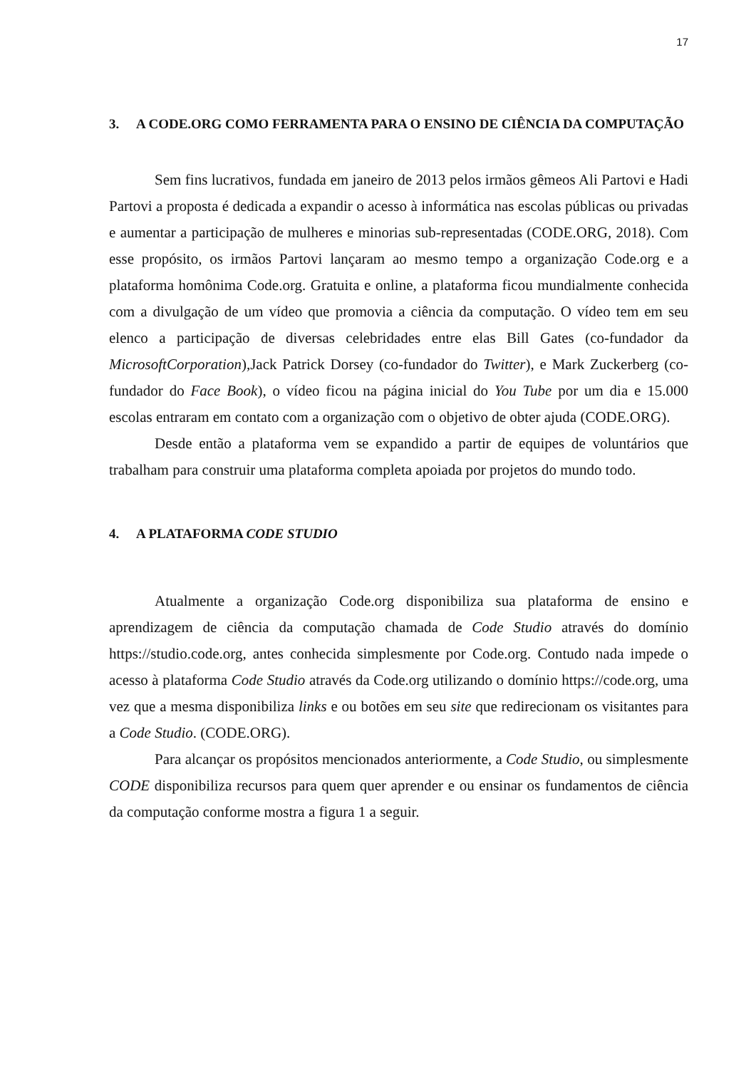17
3. A CODE.ORG COMO FERRAMENTA PARA O ENSINO DE CIÊNCIA DA COMPUTAÇÃO
Sem fins lucrativos, fundada em janeiro de 2013 pelos irmãos gêmeos Ali Partovi e Hadi Partovi a proposta é dedicada a expandir o acesso à informática nas escolas públicas ou privadas e aumentar a participação de mulheres e minorias sub-representadas (CODE.ORG, 2018). Com esse propósito, os irmãos Partovi lançaram ao mesmo tempo a organização Code.org e a plataforma homônima Code.org. Gratuita e online, a plataforma ficou mundialmente conhecida com a divulgação de um vídeo que promovia a ciência da computação. O vídeo tem em seu elenco a participação de diversas celebridades entre elas Bill Gates (co-fundador da MicrosoftCorporation),Jack Patrick Dorsey (co-fundador do Twitter), e Mark Zuckerberg (co-fundador do Face Book), o vídeo ficou na página inicial do You Tube por um dia e 15.000 escolas entraram em contato com a organização com o objetivo de obter ajuda (CODE.ORG).
Desde então a plataforma vem se expandido a partir de equipes de voluntários que trabalham para construir uma plataforma completa apoiada por projetos do mundo todo.
4. A PLATAFORMA CODE STUDIO
Atualmente a organização Code.org disponibiliza sua plataforma de ensino e aprendizagem de ciência da computação chamada de Code Studio através do domínio https://studio.code.org, antes conhecida simplesmente por Code.org. Contudo nada impede o acesso à plataforma Code Studio através da Code.org utilizando o domínio https://code.org, uma vez que a mesma disponibiliza links e ou botões em seu site que redirecionam os visitantes para a Code Studio. (CODE.ORG).
Para alcançar os propósitos mencionados anteriormente, a Code Studio, ou simplesmente CODE disponibiliza recursos para quem quer aprender e ou ensinar os fundamentos de ciência da computação conforme mostra a figura 1 a seguir.